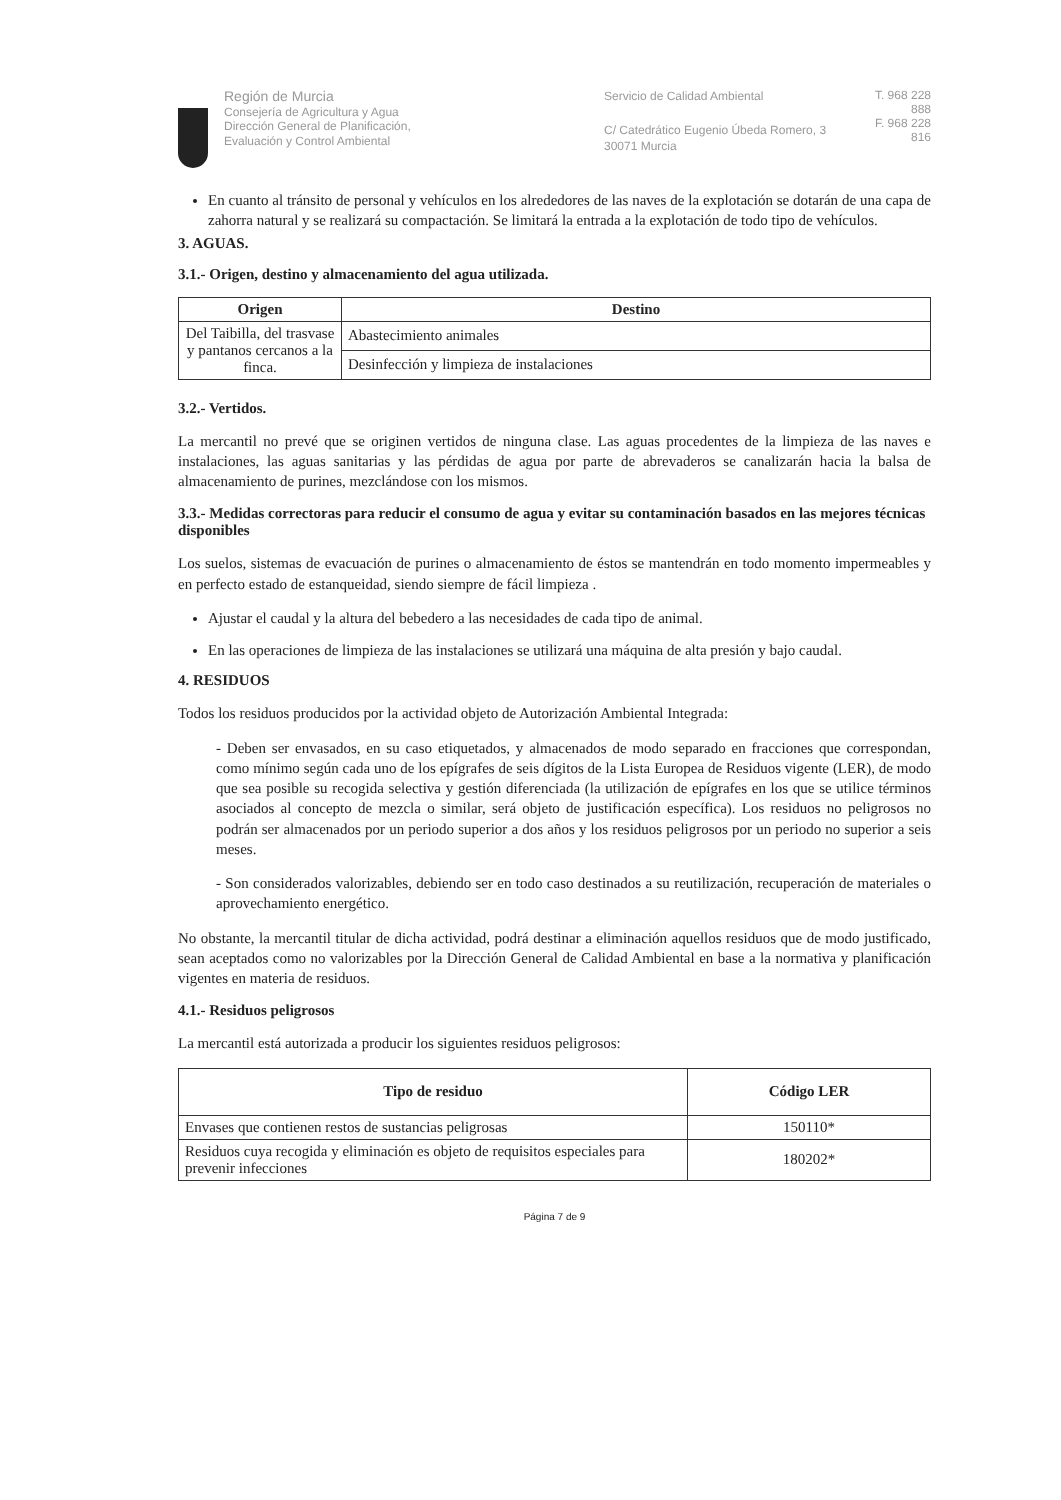Región de Murcia
Consejería de Agricultura y Agua
Dirección General de Planificación,
Evaluación y Control Ambiental
Servicio de Calidad Ambiental
C/ Catedrático Eugenio Úbeda Romero, 3
30071 Murcia
T. 968 228 888
F. 968 228 816
En cuanto al tránsito de personal y vehículos en los alrededores de las naves de la explotación se dotarán de una capa de zahorra natural y se realizará su compactación. Se limitará la entrada a la explotación de todo tipo de vehículos.
3. AGUAS.
3.1.- Origen, destino y almacenamiento del agua utilizada.
| Origen | Destino |
| --- | --- |
| Del Taibilla, del trasvase y pantanos cercanos a la finca. | Abastecimiento animales |
| | Desinfección y limpieza de instalaciones |
3.2.- Vertidos.
La mercantil no prevé que se originen vertidos de ninguna clase. Las aguas procedentes de la limpieza de las naves e instalaciones, las aguas sanitarias y las pérdidas de agua por parte de abrevaderos se canalizarán hacia la balsa de almacenamiento de purines, mezclándose con los mismos.
3.3.- Medidas correctoras para reducir el consumo de agua y evitar su contaminación basados en las mejores técnicas disponibles
Los suelos, sistemas de evacuación de purines o almacenamiento de éstos se mantendrán en todo momento impermeables y en perfecto estado de estanqueidad, siendo siempre de fácil limpieza .
Ajustar el caudal y la altura del bebedero a las necesidades de cada tipo de animal.
En las operaciones de limpieza de las instalaciones se utilizará una máquina de alta presión y bajo caudal.
4. RESIDUOS
Todos los residuos producidos por la actividad objeto de Autorización Ambiental Integrada:
- Deben ser envasados, en su caso etiquetados, y almacenados de modo separado en fracciones que correspondan, como mínimo según cada uno de los epígrafes de seis dígitos de la Lista Europea de Residuos vigente (LER), de modo que sea posible su recogida selectiva y gestión diferenciada (la utilización de epígrafes en los que se utilice términos asociados al concepto de mezcla o similar, será objeto de justificación específica). Los residuos no peligrosos no podrán ser almacenados por un periodo superior a dos años y los residuos peligrosos por un periodo no superior a seis meses.
- Son considerados valorizables, debiendo ser en todo caso destinados a su reutilización, recuperación de materiales o aprovechamiento energético.
No obstante, la mercantil titular de dicha actividad, podrá destinar a eliminación aquellos residuos que de modo justificado, sean aceptados como no valorizables por la Dirección General de Calidad Ambiental en base a la normativa y planificación vigentes en materia de residuos.
4.1.- Residuos peligrosos
La mercantil está autorizada a producir los siguientes residuos peligrosos:
| Tipo de residuo | Código LER |
| --- | --- |
| Envases que contienen restos de sustancias peligrosas | 150110* |
| Residuos cuya recogida y eliminación es objeto de requisitos especiales para prevenir infecciones | 180202* |
Página 7 de 9